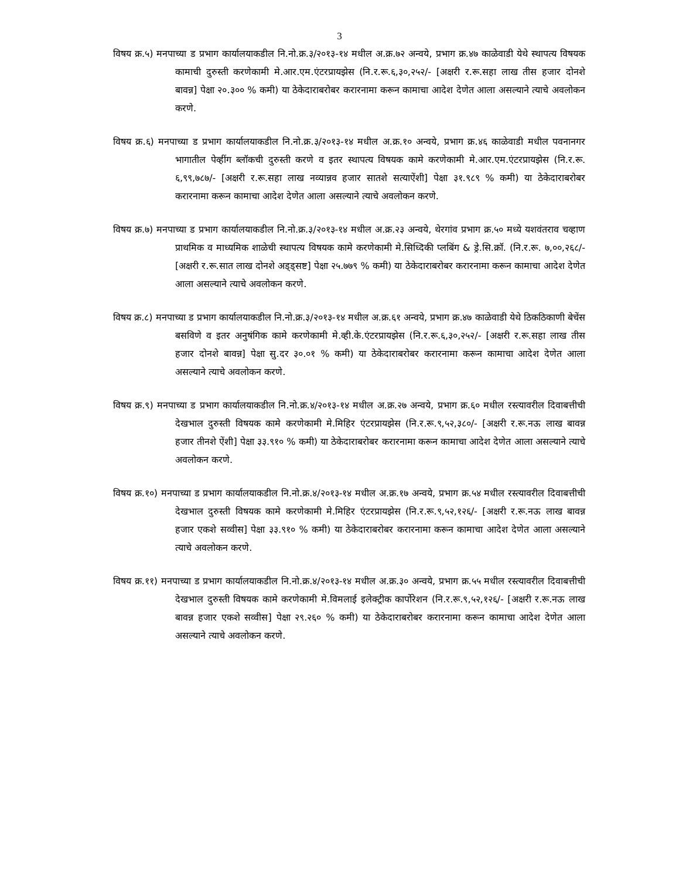3
विषय क्र.५) मनपाच्या ड प्रभाग कार्यालयाकडील नि.नो.क्र.३/२०१३-१४ मधील अ.क्र.७२ अन्वये, प्रभाग क्र.४७ काळेवाडी येथे स्थापत्य विषयक कामाची दुरुस्ती करणेकामी मे.आर.एम.एंटरप्रायझेस (नि.र.रू.६,३०,२५२/- [अक्षरी र.रू.सहा लाख तीस हजार दोनशे बावन्न] पेक्षा २०.३०० % कमी) या ठेकेदाराबरोबर करारनामा करून कामाचा आदेश देणेत आला असल्याने त्याचे अवलोकन करणे.
विषय क्र.६) मनपाच्या ड प्रभाग कार्यालयाकडील नि.नो.क्र.३/२०१३-१४ मधील अ.क्र.१० अन्वये, प्रभाग क्र.४६ काळेवाडी मधील पवनानगर भागातील पेव्हींग ब्लॉकची दुरुस्ती करणे व इतर स्थापत्य विषयक कामे करणेकामी मे.आर.एम.एंटरप्रायझेस (नि.र.रू. ६,९९,७८७/- [अक्षरी र.रू.सहा लाख नव्यान्नव हजार सातशे सत्याऐंशी] पेक्षा ३१.९८९ % कमी) या ठेकेदाराबरोबर करारनामा करून कामाचा आदेश देणेत आला असल्याने त्याचे अवलोकन करणे.
विषय क्र.७) मनपाच्या ड प्रभाग कार्यालयाकडील नि.नो.क्र.३/२०१३-१४ मधील अ.क्र.२३ अन्वये, थेरगांव प्रभाग क्र.५० मध्ये यशवंतराव चव्हाण प्राथमिक व माध्यमिक शाळेची स्थापत्य विषयक कामे करणेकामी मे.सिध्दिकी प्लबिंग & ड्रे.सि.क्रॉ. (नि.र.रू. ७,००,२६८/- [अक्षरी र.रू.सात लाख दोनशे अड्ड्सष्ट] पेक्षा २५.७७९ % कमी) या ठेकेदाराबरोबर करारनामा करून कामाचा आदेश देणेत आला असल्याने त्याचे अवलोकन करणे.
विषय क्र.८) मनपाच्या ड प्रभाग कार्यालयाकडील नि.नो.क्र.३/२०१३-१४ मधील अ.क्र.६१ अन्वये, प्रभाग क्र.४७ काळेवाडी येथे ठिकठिकाणी बेचेंस बसविणे व इतर अनुषंगिक कामे करणेकामी मे.व्ही.के.एंटरप्रायझेस (नि.र.रू.६,३०,२५२/- [अक्षरी र.रू.सहा लाख तीस हजार दोनशे बावन्न] पेक्षा सु.दर ३०.०१ % कमी) या ठेकेदाराबरोबर करारनामा करून कामाचा आदेश देणेत आला असल्याने त्याचे अवलोकन करणे.
विषय क्र.९) मनपाच्या ड प्रभाग कार्यालयाकडील नि.नो.क्र.४/२०१३-१४ मधील अ.क्र.२७ अन्वये, प्रभाग क्र.६० मधील रस्त्यावरील दिवाबत्तीची देखभाल दुरुस्ती विषयक कामे करणेकामी मे.मिहिर एंटरप्रायझेस (नि.र.रू.९,५२,३८०/- [अक्षरी र.रू.नऊ लाख बावन्न हजार तीनशे ऐंशी] पेक्षा ३३.९१० % कमी) या ठेकेदाराबरोबर करारनामा करून कामाचा आदेश देणेत आला असल्याने त्याचे अवलोकन करणे.
विषय क्र.१०) मनपाच्या ड प्रभाग कार्यालयाकडील नि.नो.क्र.४/२०१३-१४ मधील अ.क्र.१७ अन्वये, प्रभाग क्र.५४ मधील रस्त्यावरील दिवाबत्तीची देखभाल दुरुस्ती विषयक कामे करणेकामी मे.मिहिर एंटरप्रायझेस (नि.र.रू.९,५२,१२६/- [अक्षरी र.रू.नऊ लाख बावन्न हजार एकशे सव्वीस] पेक्षा ३३.९१० % कमी) या ठेकेदाराबरोबर करारनामा करून कामाचा आदेश देणेत आला असल्याने त्याचे अवलोकन करणे.
विषय क्र.११) मनपाच्या ड प्रभाग कार्यालयाकडील नि.नो.क्र.४/२०१३-१४ मधील अ.क्र.३० अन्वये, प्रभाग क्र.५५ मधील रस्त्यावरील दिवाबत्तीची देखभाल दुरुस्ती विषयक कामे करणेकामी मे.विमलाई इलेक्ट्रीक कार्पोरेशन (नि.र.रू.९,५२,१२६/- [अक्षरी र.रू.नऊ लाख बावन्न हजार एकशे सव्वीस] पेक्षा २९.२६० % कमी) या ठेकेदाराबरोबर करारनामा करून कामाचा आदेश देणेत आला असल्याने त्याचे अवलोकन करणे.